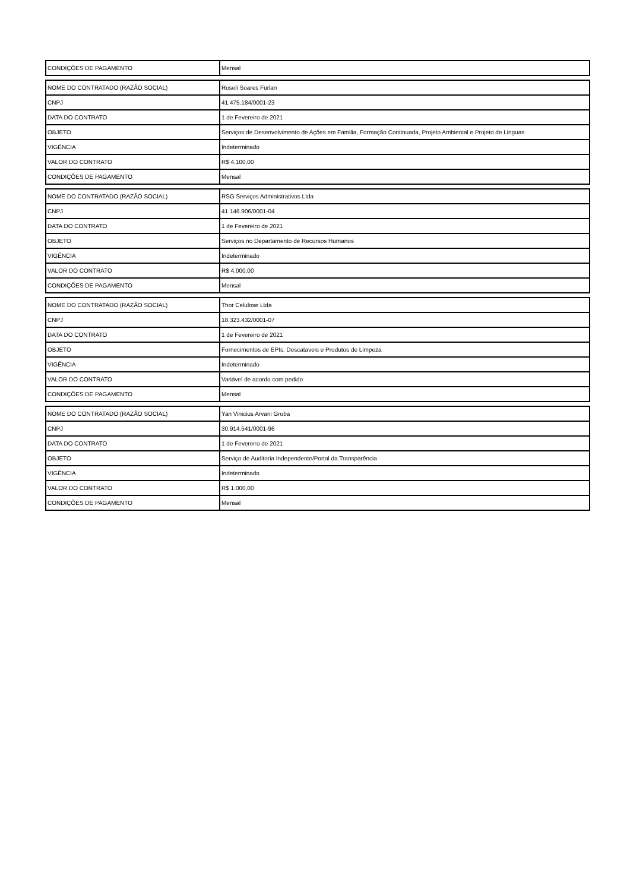| CONDIÇÕES DE PAGAMENTO | Mensal |
| NOME DO CONTRATADO (RAZÃO SOCIAL) | Roseli Soares Furlan |
| CNPJ | 41.475.184/0001-23 |
| DATA DO CONTRATO | 1 de Fevereiro de 2021 |
| OBJETO | Serviços de Desenvolvimento de Ações em Familia, Formação Continuada, Projeto Ambiental e Projeto de Linguas |
| VIGÊNCIA | Indeterminado |
| VALOR DO CONTRATO | R$ 4.100,00 |
| CONDIÇÕES DE PAGAMENTO | Mensal |
| NOME DO CONTRATADO (RAZÃO SOCIAL) | RSG Serviços Administrativos Ltda |
| CNPJ | 41.146.906/0001-04 |
| DATA DO CONTRATO | 1 de Fevereiro de 2021 |
| OBJETO | Serviços no Departamento de Recursos Humanos |
| VIGÊNCIA | Indeterminado |
| VALOR DO CONTRATO | R$ 4.000,00 |
| CONDIÇÕES DE PAGAMENTO | Mensal |
| NOME DO CONTRATADO (RAZÃO SOCIAL) | Thor Celulose Ltda |
| CNPJ | 18.323.432/0001-07 |
| DATA DO CONTRATO | 1 de Fevereiro de 2021 |
| OBJETO | Fornecimentos de EPIs, Descataveis e Produtos de Limpeza |
| VIGÊNCIA | Indeterminado |
| VALOR DO CONTRATO | Variável de acordo com pedido |
| CONDIÇÕES DE PAGAMENTO | Mensal |
| NOME DO CONTRATADO (RAZÃO SOCIAL) | Yan Vinicius Arvani Groba |
| CNPJ | 30.914.541/0001-96 |
| DATA DO CONTRATO | 1 de Fevereiro de 2021 |
| OBJETO | Serviço de Auditoria Independente/Portal da Transparência |
| VIGÊNCIA | Indeterminado |
| VALOR DO CONTRATO | R$ 1.000,00 |
| CONDIÇÕES DE PAGAMENTO | Mensal |